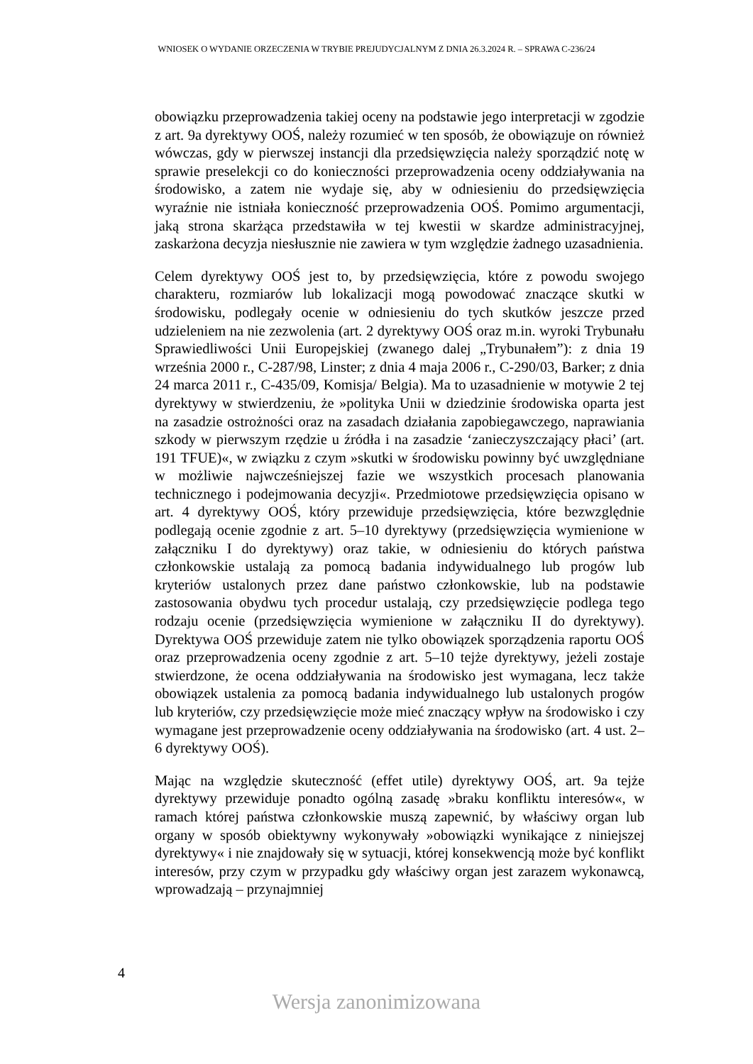WNIOSEK O WYDANIE ORZECZENIA W TRYBIE PREJUDYCJALNYM Z DNIA 26.3.2024 R. – SPRAWA C-236/24
obowiązku przeprowadzenia takiej oceny na podstawie jego interpretacji w zgodzie z art. 9a dyrektywy OOŚ, należy rozumieć w ten sposób, że obowiązuje on również wówczas, gdy w pierwszej instancji dla przedsięwzięcia należy sporządzić notę w sprawie preselekcji co do konieczności przeprowadzenia oceny oddziaływania na środowisko, a zatem nie wydaje się, aby w odniesieniu do przedsięwzięcia wyraźnie nie istniała konieczność przeprowadzenia OOŚ. Pomimo argumentacji, jaką strona skarżąca przedstawiła w tej kwestii w skardze administracyjnej, zaskarżona decyzja niesłusznie nie zawiera w tym względzie żadnego uzasadnienia.
Celem dyrektywy OOŚ jest to, by przedsięwzięcia, które z powodu swojego charakteru, rozmiarów lub lokalizacji mogą powodować znaczące skutki w środowisku, podlegały ocenie w odniesieniu do tych skutków jeszcze przed udzieleniem na nie zezwolenia (art. 2 dyrektywy OOŚ oraz m.in. wyroki Trybunału Sprawiedliwości Unii Europejskiej (zwanego dalej „Trybunałem”): z dnia 19 września 2000 r., C-287/98, Linster; z dnia 4 maja 2006 r., C-290/03, Barker; z dnia 24 marca 2011 r., C-435/09, Komisja/ Belgia). Ma to uzasadnienie w motywie 2 tej dyrektywy w stwierdzeniu, że »polityka Unii w dziedzinie środowiska oparta jest na zasadzie ostrożności oraz na zasadach działania zapobiegawczego, naprawiania szkody w pierwszym rzędzie u źródła i na zasadzie ‘zanieczyszczający płaci’ (art. 191 TFUE)«, w związku z czym »skutki w środowisku powinny być uwzględniane w możliwie najwcześniejszej fazie we wszystkich procesach planowania technicznego i podejmowania decyzji«. Przedmiotowe przedsięwzięcia opisano w art. 4 dyrektywy OOŚ, który przewiduje przedsięwzięcia, które bezwzględnie podlegają ocenie zgodnie z art. 5–10 dyrektywy (przedsięwzięcia wymienione w załączniku I do dyrektywy) oraz takie, w odniesieniu do których państwa członkowskie ustalają za pomocą badania indywidualnego lub progów lub kryteriów ustalonych przez dane państwo członkowskie, lub na podstawie zastosowania obydwu tych procedur ustalają, czy przedsięwzięcie podlega tego rodzaju ocenie (przedsięwzięcia wymienione w załączniku II do dyrektywy). Dyrektywa OOŚ przewiduje zatem nie tylko obowiązek sporządzenia raportu OOŚ oraz przeprowadzenia oceny zgodnie z art. 5–10 tejże dyrektywy, jeżeli zostaje stwierdzone, że ocena oddziaływania na środowisko jest wymagana, lecz także obowiązek ustalenia za pomocą badania indywidualnego lub ustalonych progów lub kryteriów, czy przedsięwzięcie może mieć znaczący wpływ na środowisko i czy wymagane jest przeprowadzenie oceny oddziaływania na środowisko (art. 4 ust. 2–6 dyrektywy OOŚ).
Mając na względzie skuteczność (effet utile) dyrektywy OOŚ, art. 9a tejże dyrektywy przewiduje ponadto ogólną zasadę »braku konfliktu interesów«, w ramach której państwa członkowskie muszą zapewnić, by właściwy organ lub organy w sposób obiektywny wykonywały »obowiązki wynikające z niniejszej dyrektywy« i nie znajdowały się w sytuacji, której konsekwencją może być konflikt interesów, przy czym w przypadku gdy właściwy organ jest zarazem wykonawcą, wprowadzają – przynajmniej
4
Wersja zanonimizowana